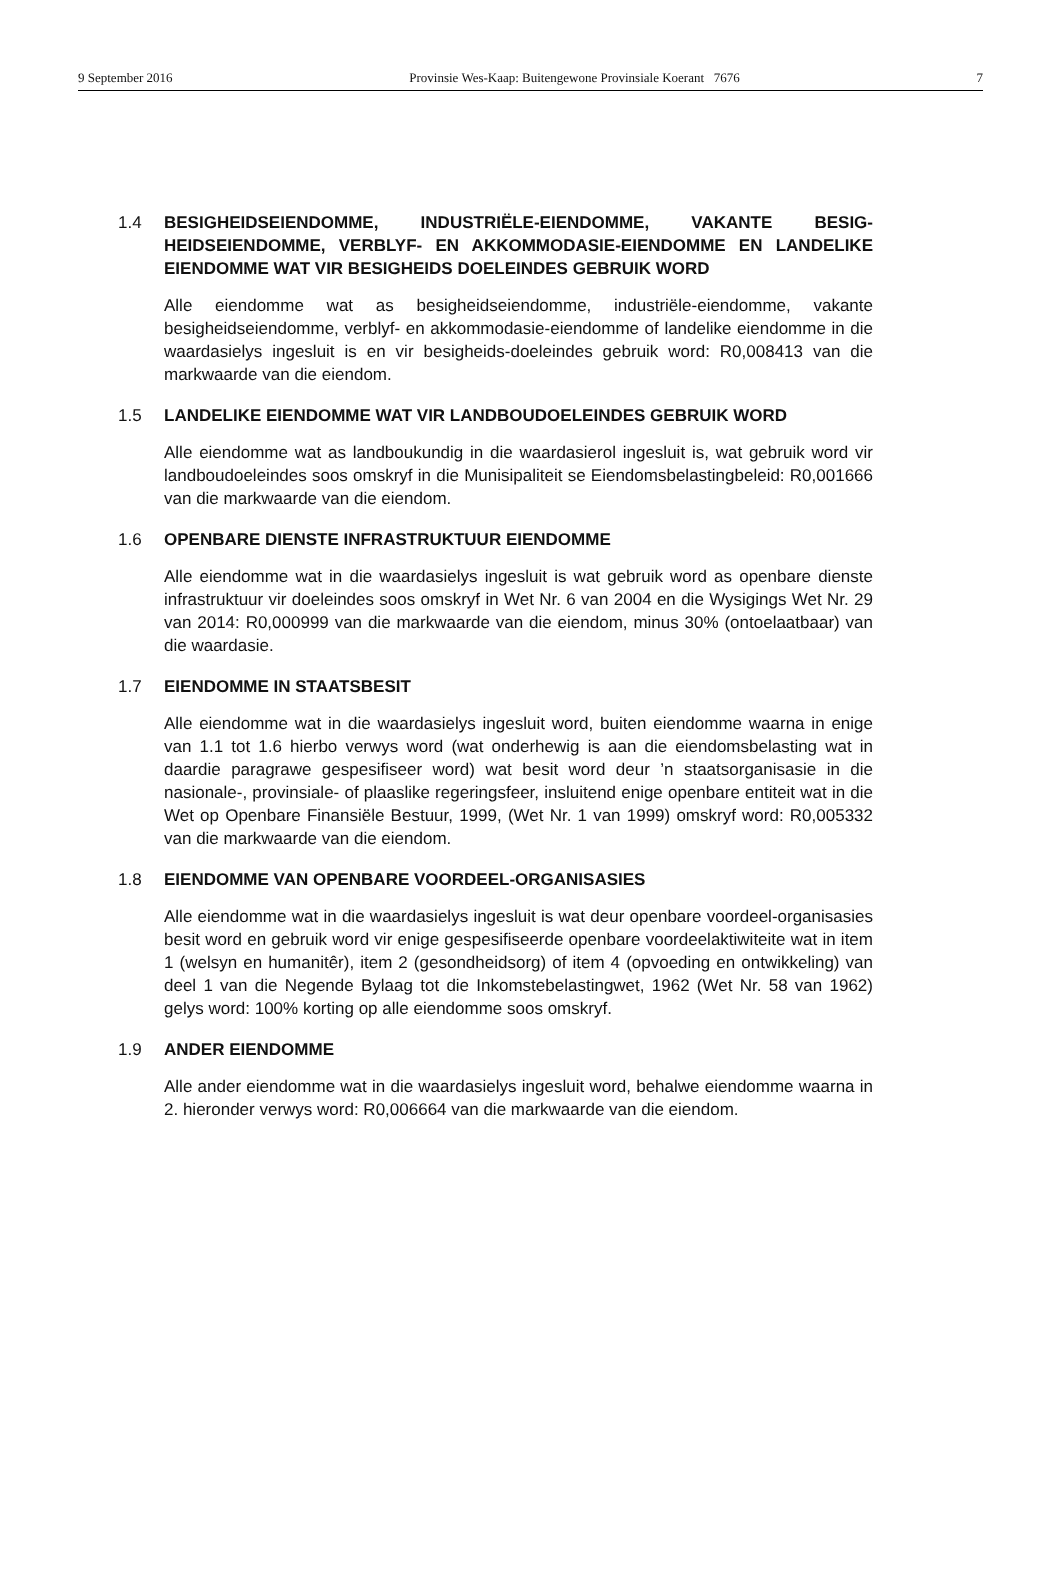9 September 2016 Provinsie Wes-Kaap: Buitengewone Provinsiale Koerant 7676 7
1.4 BESIGHEIDSEIENDOMME, INDUSTRIËLE-EIENDOMME, VAKANTE BESIG-HEIDSEIENDOMME, VERBLYF- EN AKKOMMODASIE-EIENDOMME EN LANDELIKE EIENDOMME WAT VIR BESIGHEIDS DOELEINDES GEBRUIK WORD
Alle eiendomme wat as besigheidseiendomme, industriële-eiendomme, vakante besigheidseiendomme, verblyf- en akkommodasie-eiendomme of landelike eiendomme in die waardasielys ingesluit is en vir besigheids-doeleindes gebruik word: R0,008413 van die markwaarde van die eiendom.
1.5 LANDELIKE EIENDOMME WAT VIR LANDBOUDOELEINDES GEBRUIK WORD
Alle eiendomme wat as landboukundig in die waardasierol ingesluit is, wat gebruik word vir landboudoeleindes soos omskryf in die Munisipaliteit se Eiendomsbelastingbeleid: R0,001666 van die markwaarde van die eiendom.
1.6 OPENBARE DIENSTE INFRASTRUKTUUR EIENDOMME
Alle eiendomme wat in die waardasielys ingesluit is wat gebruik word as openbare dienste infrastruktuur vir doeleindes soos omskryf in Wet Nr. 6 van 2004 en die Wysigings Wet Nr. 29 van 2014: R0,000999 van die markwaarde van die eiendom, minus 30% (ontoelaatbaar) van die waardasie.
1.7 EIENDOMME IN STAATSBESIT
Alle eiendomme wat in die waardasielys ingesluit word, buiten eiendomme waarna in enige van 1.1 tot 1.6 hierbo verwys word (wat onderhewig is aan die eiendomsbelasting wat in daardie paragrawe gespesifiseer word) wat besit word deur ’n staatsorganisasie in die nasionale-, provinsiale- of plaaslike regeringsfeer, insluitend enige openbare entiteit wat in die Wet op Openbare Finansiële Bestuur, 1999, (Wet Nr. 1 van 1999) omskryf word: R0,005332 van die markwaarde van die eiendom.
1.8 EIENDOMME VAN OPENBARE VOORDEEL-ORGANISASIES
Alle eiendomme wat in die waardasielys ingesluit is wat deur openbare voordeel-organisasies besit word en gebruik word vir enige gespesifiseerde openbare voordeelaktiwiteite wat in item 1 (welsyn en humanitêr), item 2 (gesondheidsorg) of item 4 (opvoeding en ontwikkeling) van deel 1 van die Negende Bylaag tot die Inkomstebelastingwet, 1962 (Wet Nr. 58 van 1962) gelys word: 100% korting op alle eiendomme soos omskryf.
1.9 ANDER EIENDOMME
Alle ander eiendomme wat in die waardasielys ingesluit word, behalwe eiendomme waarna in 2. hieronder verwys word: R0,006664 van die markwaarde van die eiendom.